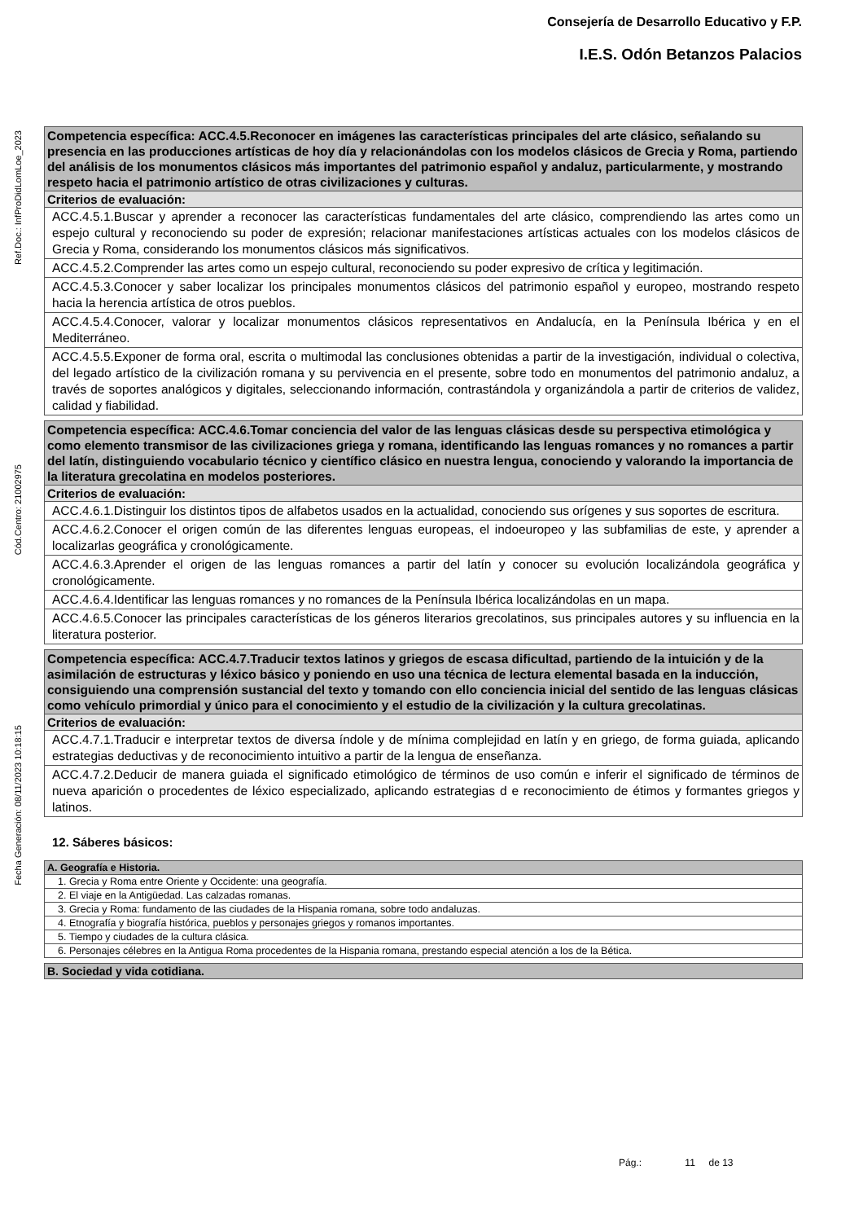Consejería de Desarrollo Educativo y F.P.
I.E.S. Odón Betanzos Palacios
Ref.Doc.: InfProDidLomLoe_2023
Cód.Centro: 21002975
Fecha Generación: 08/11/2023 10:18:15
| Competencia específica: ACC.4.5.Reconocer en imágenes las características principales del arte clásico, señalando su presencia en las producciones artísticas de hoy día y relacionándolas con los modelos clásicos de Grecia y Roma, partiendo del análisis de los monumentos clásicos más importantes del patrimonio español y andaluz, particularmente, y mostrando respeto hacia el patrimonio artístico de otras civilizaciones y culturas. |
| Criterios de evaluación: |
| ACC.4.5.1.Buscar y aprender a reconocer las características fundamentales del arte clásico, comprendiendo las artes como un espejo cultural y reconociendo su poder de expresión; relacionar manifestaciones artísticas actuales con los modelos clásicos de Grecia y Roma, considerando los monumentos clásicos más significativos. |
| ACC.4.5.2.Comprender las artes como un espejo cultural, reconociendo su poder expresivo de crítica y legitimación. |
| ACC.4.5.3.Conocer y saber localizar los principales monumentos clásicos del patrimonio español y europeo, mostrando respeto hacia la herencia artística de otros pueblos. |
| ACC.4.5.4.Conocer, valorar y localizar monumentos clásicos representativos en Andalucía, en la Península Ibérica y en el Mediterráneo. |
| ACC.4.5.5.Exponer de forma oral, escrita o multimodal las conclusiones obtenidas a partir de la investigación, individual o colectiva, del legado artístico de la civilización romana y su pervivencia en el presente, sobre todo en monumentos del patrimonio andaluz, a través de soportes analógicos y digitales, seleccionando información, contrastándola y organizándola a partir de criterios de validez, calidad y fiabilidad. |
| Competencia específica: ACC.4.6.Tomar conciencia del valor de las lenguas clásicas desde su perspectiva etimológica y como elemento transmisor de las civilizaciones griega y romana, identificando las lenguas romances y no romances a partir del latín, distinguiendo vocabulario técnico y científico clásico en nuestra lengua, conociendo y valorando la importancia de la literatura grecolatina en modelos posteriores. |
| Criterios de evaluación: |
| ACC.4.6.1.Distinguir los distintos tipos de alfabetos usados en la actualidad, conociendo sus orígenes y sus soportes de escritura. |
| ACC.4.6.2.Conocer el origen común de las diferentes lenguas europeas, el indoeuropeo y las subfamilias de este, y aprender a localizarlas geográfica y cronológicamente. |
| ACC.4.6.3.Aprender el origen de las lenguas romances a partir del latín y conocer su evolución localizándola geográfica y cronológicamente. |
| ACC.4.6.4.Identificar las lenguas romances y no romances de la Península Ibérica localizándolas en un mapa. |
| ACC.4.6.5.Conocer las principales características de los géneros literarios grecolatinos, sus principales autores y su influencia en la literatura posterior. |
| Competencia específica: ACC.4.7.Traducir textos latinos y griegos de escasa dificultad, partiendo de la intuición y de la asimilación de estructuras y léxico básico y poniendo en uso una técnica de lectura elemental basada en la inducción, consiguiendo una comprensión sustancial del texto y tomando con ello conciencia inicial del sentido de las lenguas clásicas como vehículo primordial y único para el conocimiento y el estudio de la civilización y la cultura grecolatinas. |
| Criterios de evaluación: |
| ACC.4.7.1.Traducir e interpretar textos de diversa índole y de mínima complejidad en latín y en griego, de forma guiada, aplicando estrategias deductivas y de reconocimiento intuitivo a partir de la lengua de enseñanza. |
| ACC.4.7.2.Deducir de manera guiada el significado etimológico de términos de uso común e inferir el significado de términos de nueva aparición o procedentes de léxico especializado, aplicando estrategias d e reconocimiento de étimos y formantes griegos y latinos. |
12. Sáberes básicos:
| A. Geografía e Historia. |
| 1. Grecia y Roma entre Oriente y Occidente: una geografía. |
| 2. El viaje en la Antigüedad. Las calzadas romanas. |
| 3. Grecia y Roma: fundamento de las ciudades de la Hispania romana, sobre todo andaluzas. |
| 4. Etnografía y biografía histórica, pueblos y personajes griegos y romanos importantes. |
| 5. Tiempo y ciudades de la cultura clásica. |
| 6. Personajes célebres en la Antigua Roma procedentes de la Hispania romana, prestando especial atención a los de la Bética. |
| B. Sociedad y vida cotidiana. |
Pág.: 11 de 13